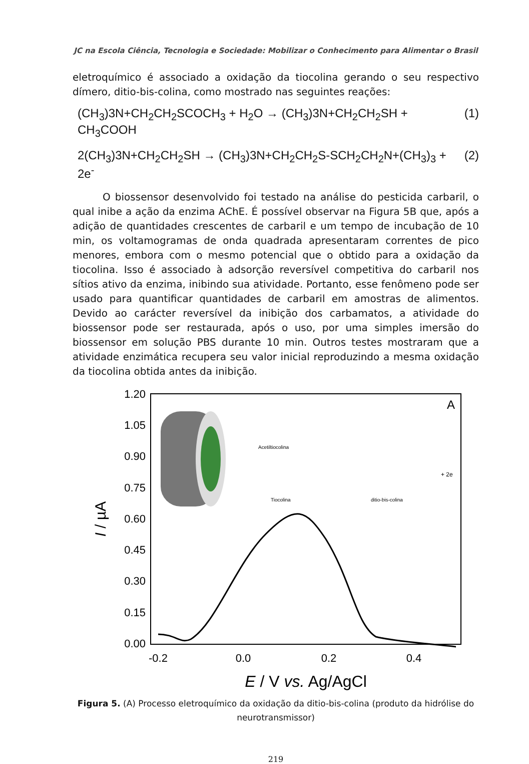JC na Escola Ciência, Tecnologia e Sociedade: Mobilizar o Conhecimento para Alimentar o Brasil
eletroquímico é associado a oxidação da tiocolina gerando o seu respectivo dímero, ditio-bis-colina, como mostrado nas seguintes reações:
(CH<sub>3</sub>)3N+CH<sub>2</sub>CH<sub>2</sub>SCOCH<sub>3</sub> + H<sub>2</sub>O → (CH<sub>3</sub>)3N+CH<sub>2</sub>CH<sub>2</sub>SH + CH<sub>3</sub>COOH (1)
2(CH<sub>3</sub>)3N+CH<sub>2</sub>CH<sub>2</sub>SH → (CH<sub>3</sub>)3N+CH<sub>2</sub>CH<sub>2</sub>S-SCH<sub>2</sub>CH<sub>2</sub>N+(CH<sub>3</sub>)<sub>3</sub> + 2e<sup>-</sup> (2)
O biossensor desenvolvido foi testado na análise do pesticida carbaril, o qual inibe a ação da enzima AChE. É possível observar na Figura 5B que, após a adição de quantidades crescentes de carbaril e um tempo de incubação de 10 min, os voltamogramas de onda quadrada apresentaram correntes de pico menores, embora com o mesmo potencial que o obtido para a oxidação da tiocolina. Isso é associado à adsorção reversível competitiva do carbaril nos sítios ativo da enzima, inibindo sua atividade. Portanto, esse fenômeno pode ser usado para quantificar quantidades de carbaril em amostras de alimentos. Devido ao carácter reversível da inibição dos carbamatos, a atividade do biossensor pode ser restaurada, após o uso, por uma simples imersão do biossensor em solução PBS durante 10 min. Outros testes mostraram que a atividade enzimática recupera seu valor inicial reproduzindo a mesma oxidação da tiocolina obtida antes da inibição.
1.20
1.05
0.90
0.75
0.60
0.45
0.30
0.15
0.00
-0.2
0.0
0.2
0.4
E / V vs. Ag/AgCl
I / µA
A
Acetiltiocolina
Tiocolina
ditio-bis-colina
+ 2e
Figura 5. (A) Processo eletroquímico da oxidação da ditio-bis-colina (produto da hidrólise do neurotransmissor)
219